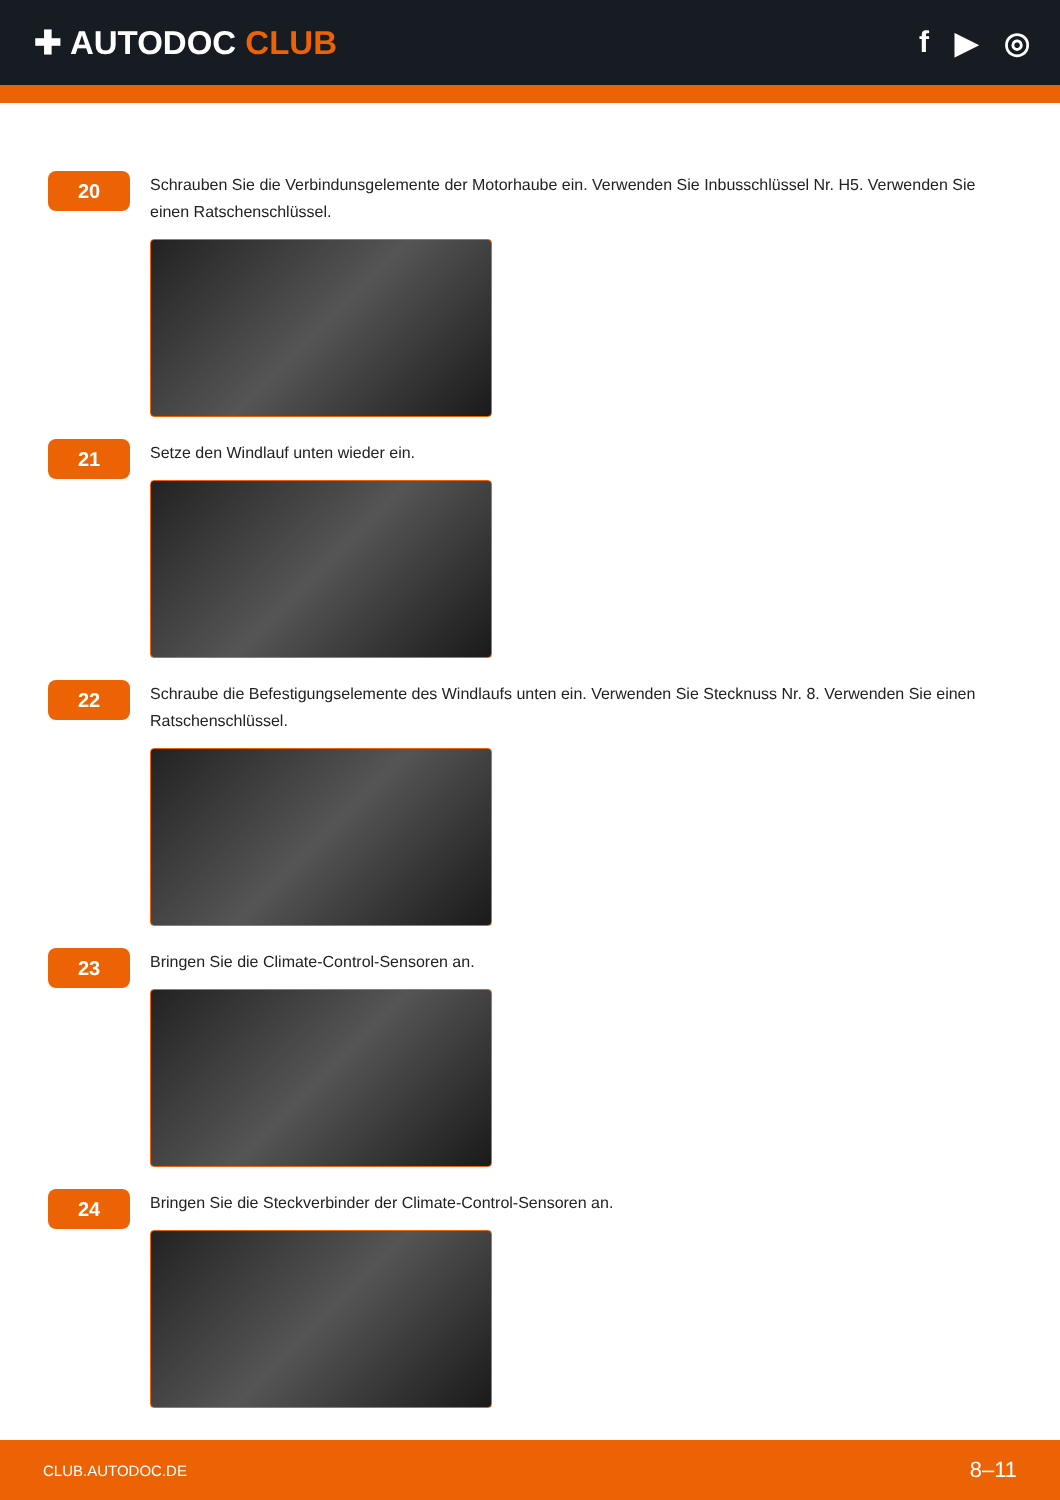✚ AUTODOC CLUB f ▶ ◎
20
Schrauben Sie die Verbindunsgelemente der Motorhaube ein. Verwenden Sie Inbusschlüssel Nr. H5. Verwenden Sie einen Ratschenschlüssel.
21
Setze den Windlauf unten wieder ein.
22
Schraube die Befestigungselemente des Windlaufs unten ein. Verwenden Sie Stecknuss Nr. 8. Verwenden Sie einen Ratschenschlüssel.
23
Bringen Sie die Climate-Control-Sensoren an.
24
Bringen Sie die Steckverbinder der Climate-Control-Sensoren an.
CLUB.AUTODOC.DE 8–11